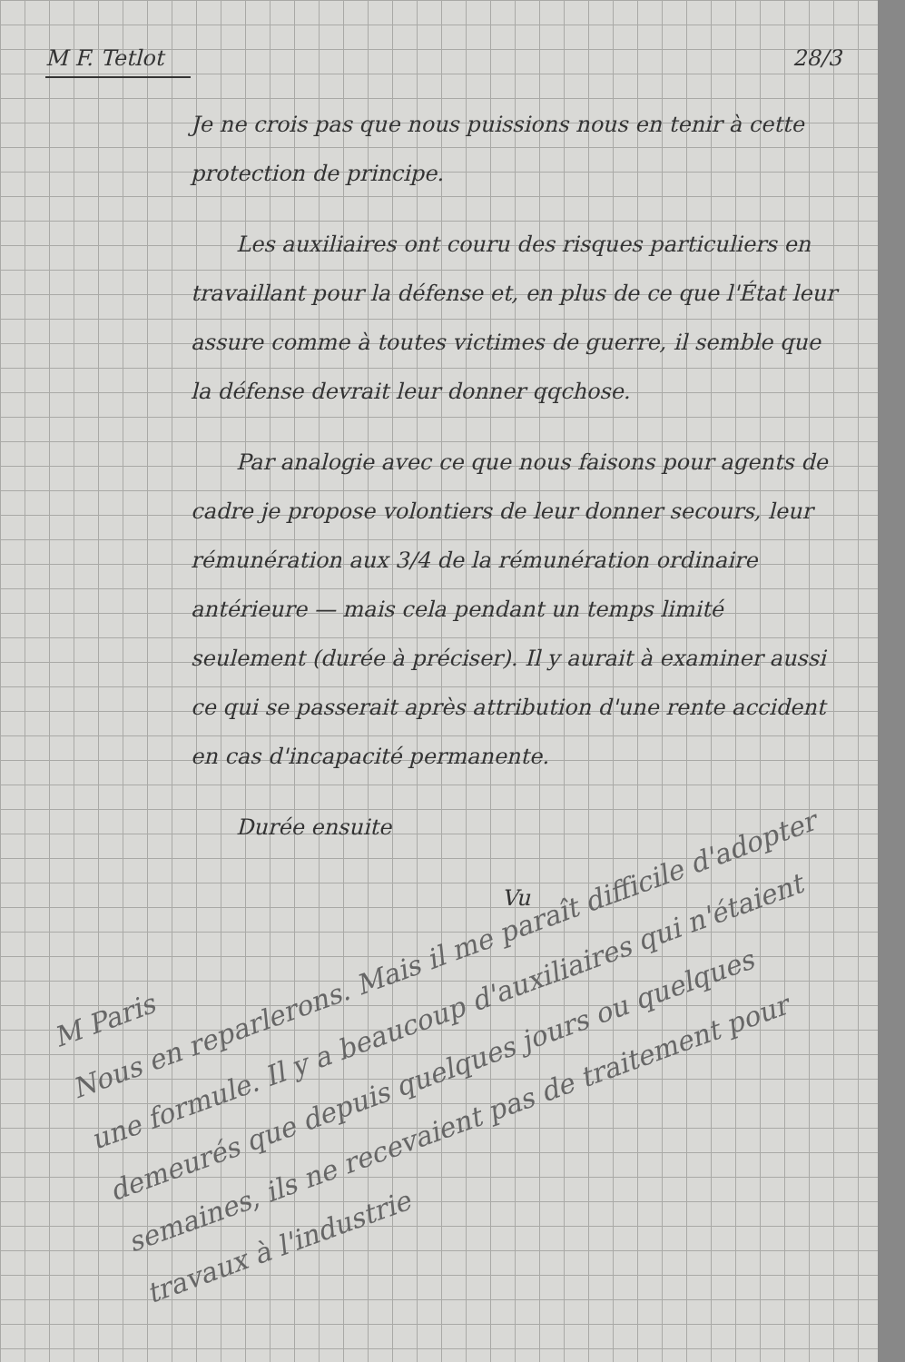M F. Tetlot 28/3
Je ne crois pas que nous puissions nous en tenir à cette protection de principe.
Les auxiliaires ont couru des risques particuliers en travaillant pour la défense et, en plus de ce que l'État leur assure comme à toutes victimes de guerre, il semble que la défense devrait leur donner qqchose.
Par analogie avec ce que nous faisons pour agents de cadre je propose volontiers de leur donner secours, leur rémunération aux 3/4 de la rémunération ordinaire antérieure — mais cela pendant un temps limité seulement (durée à préciser). Il y aurait à examiner aussi ce qui se passerait après attribution d'une rente accident en cas d'incapacité permanente.
Durée ensuite
Vu
M Paris
Nous en reparlerons. Mais il me paraît difficile d'adopter une formule. Il y a beaucoup d'auxiliaires qui n'étaient demeurés que depuis quelques jours ou quelques semaines, ils ne recevaient pas de traitement pour travaux à l'industrie